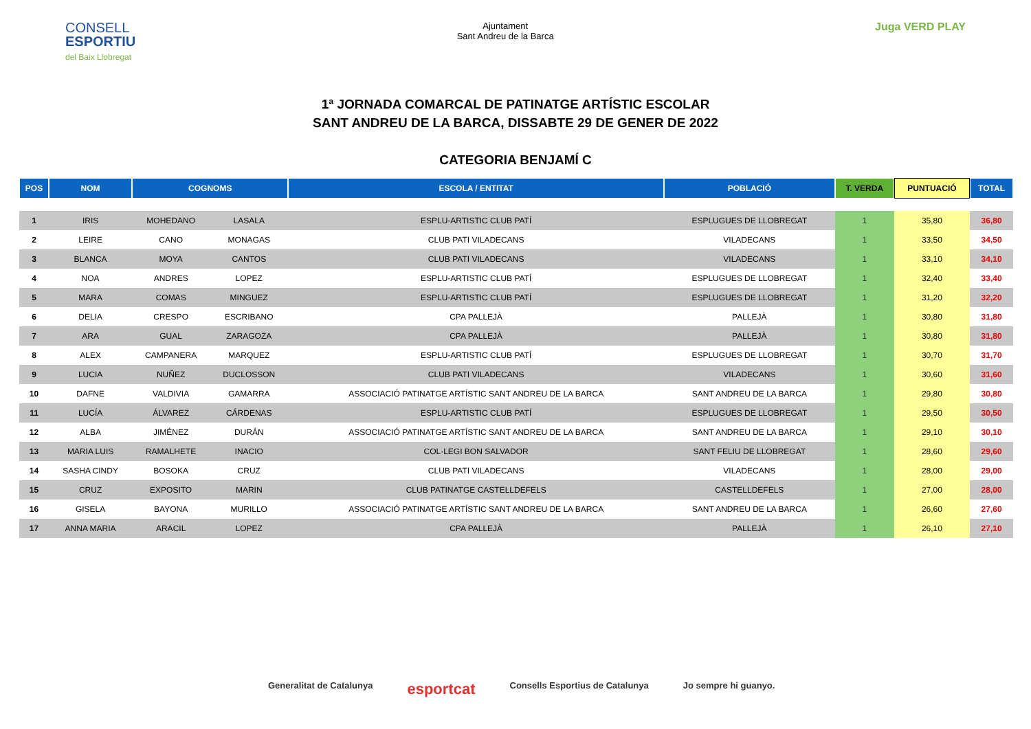CONSELL
ESPORTIU
del Baix Llobregat
Ajuntament
Sant Andreu de la Barca
Juga VERD PLAY
1ª JORNADA COMARCAL DE PATINATGE ARTÍSTIC ESCOLAR
SANT ANDREU DE LA BARCA, DISSABTE 29 DE GENER DE 2022
CATEGORIA BENJAMÍ C
| POS | NOM | COGNOMS | | ESCOLA / ENTITAT | POBLACIÓ | T. VERDA | PUNTUACIÓ | TOTAL |
| --- | --- | --- | --- | --- | --- | --- | --- | --- |
| 1 | IRIS | MOHEDANO | LASALA | ESPLU-ARTISTIC CLUB PATÍ | ESPLUGUES DE LLOBREGAT | 1 | 35,80 | 36,80 |
| 2 | LEIRE | CANO | MONAGAS | CLUB PATI VILADECANS | VILADECANS | 1 | 33,50 | 34,50 |
| 3 | BLANCA | MOYA | CANTOS | CLUB PATI VILADECANS | VILADECANS | 1 | 33,10 | 34,10 |
| 4 | NOA | ANDRES | LOPEZ | ESPLU-ARTISTIC CLUB PATÍ | ESPLUGUES DE LLOBREGAT | 1 | 32,40 | 33,40 |
| 5 | MARA | COMAS | MINGUEZ | ESPLU-ARTISTIC CLUB PATÍ | ESPLUGUES DE LLOBREGAT | 1 | 31,20 | 32,20 |
| 6 | DELIA | CRESPO | ESCRIBANO | CPA PALLEJÀ | PALLEJÀ | 1 | 30,80 | 31,80 |
| 7 | ARA | GUAL | ZARAGOZA | CPA PALLEJÀ | PALLEJÀ | 1 | 30,80 | 31,80 |
| 8 | ALEX | CAMPANERA | MARQUEZ | ESPLU-ARTISTIC CLUB PATÍ | ESPLUGUES DE LLOBREGAT | 1 | 30,70 | 31,70 |
| 9 | LUCIA | NUÑEZ | DUCLOSSON | CLUB PATI VILADECANS | VILADECANS | 1 | 30,60 | 31,60 |
| 10 | DAFNE | VALDIVIA | GAMARRA | ASSOCIACIÓ PATINATGE ARTÍSTIC SANT ANDREU DE LA BARCA | SANT ANDREU DE LA BARCA | 1 | 29,80 | 30,80 |
| 11 | LUCÍA | ÁLVAREZ | CÁRDENAS | ESPLU-ARTISTIC CLUB PATÍ | ESPLUGUES DE LLOBREGAT | 1 | 29,50 | 30,50 |
| 12 | ALBA | JIMÉNEZ | DURÁN | ASSOCIACIÓ PATINATGE ARTÍSTIC SANT ANDREU DE LA BARCA | SANT ANDREU DE LA BARCA | 1 | 29,10 | 30,10 |
| 13 | MARIA LUIS | RAMALHETE | INACIO | COL·LEGI BON SALVADOR | SANT FELIU DE LLOBREGAT | 1 | 28,60 | 29,60 |
| 14 | SASHA CINDY | BOSOKA | CRUZ | CLUB PATI VILADECANS | VILADECANS | 1 | 28,00 | 29,00 |
| 15 | CRUZ | EXPOSITO | MARIN | CLUB PATINATGE CASTELLDEFELS | CASTELLDEFELS | 1 | 27,00 | 28,00 |
| 16 | GISELA | BAYONA | MURILLO | ASSOCIACIÓ PATINATGE ARTÍSTIC SANT ANDREU DE LA BARCA | SANT ANDREU DE LA BARCA | 1 | 26,60 | 27,60 |
| 17 | ANNA MARIA | ARACIL | LOPEZ | CPA PALLEJÀ | PALLEJÀ | 1 | 26,10 | 27,10 |
Generalitat de Catalunya esportcat Consells Esportius de Catalunya Jo sempre hi guanyo.